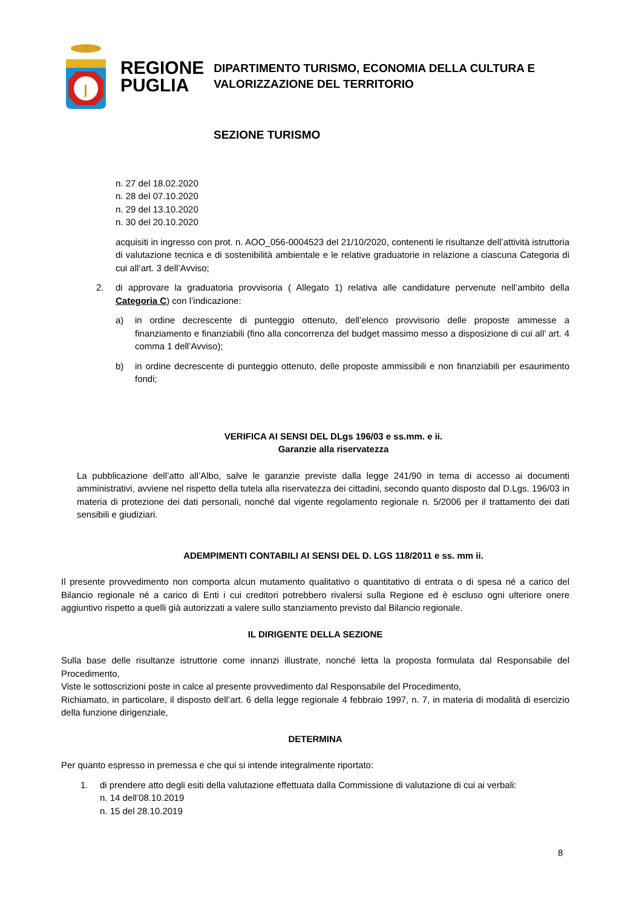REGIONE
PUGLIA
DIPARTIMENTO TURISMO, ECONOMIA DELLA CULTURA E
VALORIZZAZIONE DEL TERRITORIO
SEZIONE TURISMO
n. 27 del 18.02.2020
n. 28 del 07.10.2020
n. 29 del 13.10.2020
n. 30 del 20.10.2020
acquisiti in ingresso con prot. n. AOO_056-0004523 del 21/10/2020, contenenti le risultanze dell’attività istruttoria di valutazione tecnica e di sostenibilità ambientale e le relative graduatorie in relazione a ciascuna Categoria di cui all’art. 3 dell’Avviso;
2. di approvare la graduatoria provvisoria ( Allegato 1) relativa alle candidature pervenute nell’ambito della Categoria C) con l’indicazione:
a) in ordine decrescente di punteggio ottenuto, dell’elenco provvisorio delle proposte ammesse a finanziamento e finanziabili (fino alla concorrenza del budget massimo messo a disposizione di cui all’ art. 4 comma 1 dell’Avviso);
b) in ordine decrescente di punteggio ottenuto, delle proposte ammissibili e non finanziabili per esaurimento fondi;
VERIFICA AI SENSI DEL DLgs 196/03 e ss.mm. e ii.
Garanzie alla riservatezza
La pubblicazione dell’atto all’Albo, salve le garanzie previste dalla legge 241/90 in tema di accesso ai documenti amministrativi, avviene nel rispetto della tutela alla riservatezza dei cittadini, secondo quanto disposto dal D.Lgs. 196/03 in materia di protezione dei dati personali, nonché dal vigente regolamento regionale n. 5/2006 per il trattamento dei dati sensibili e giudiziari.
ADEMPIMENTI CONTABILI AI SENSI DEL D. LGS 118/2011 e ss. mm ii.
Il presente provvedimento non comporta alcun mutamento qualitativo o quantitativo di entrata o di spesa né a carico del Bilancio regionale né a carico di Enti i cui creditori potrebbero rivalersi sulla Regione ed è escluso ogni ulteriore onere aggiuntivo rispetto a quelli già autorizzati a valere sullo stanziamento previsto dal Bilancio regionale.
IL DIRIGENTE DELLA SEZIONE
Sulla base delle risultanze istruttorie come innanzi illustrate, nonché letta la proposta formulata dal Responsabile del Procedimento,
Viste le sottoscrizioni poste in calce al presente provvedimento dal Responsabile del Procedimento,
Richiamato, in particolare, il disposto dell’art. 6 della legge regionale 4 febbraio 1997, n. 7, in materia di modalità di esercizio della funzione dirigenziale,
DETERMINA
Per quanto espresso in premessa e che qui si intende integralmente riportato:
1. di prendere atto degli esiti della valutazione effettuata dalla Commissione di valutazione di cui ai verbali:
n. 14 dell’08.10.2019
n. 15 del 28.10.2019
8